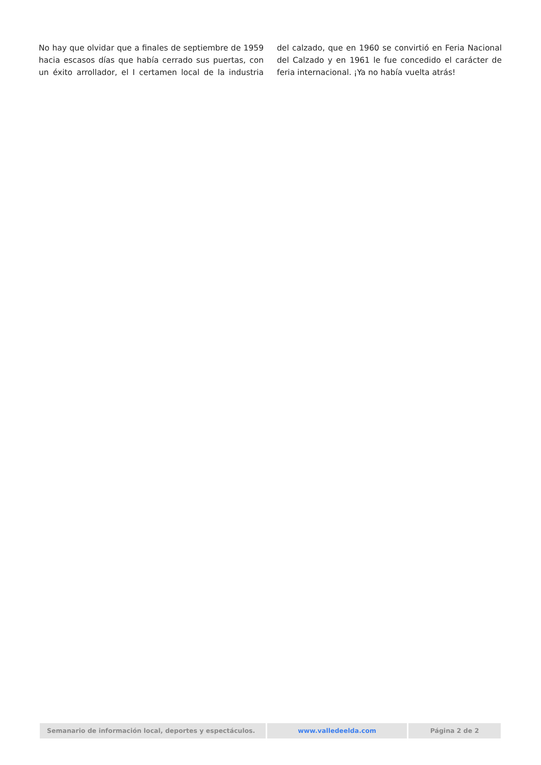No hay que olvidar que a finales de septiembre de 1959 hacia escasos días que había cerrado sus puertas, con un éxito arrollador, el I certamen local de la industria del calzado, que en 1960 se convirtió en Feria Nacional del Calzado y en 1961 le fue concedido el carácter de feria internacional. ¡Ya no había vuelta atrás!
Semanario de información local, deportes y espectáculos. www.valledeelda.com Página 2 de 2